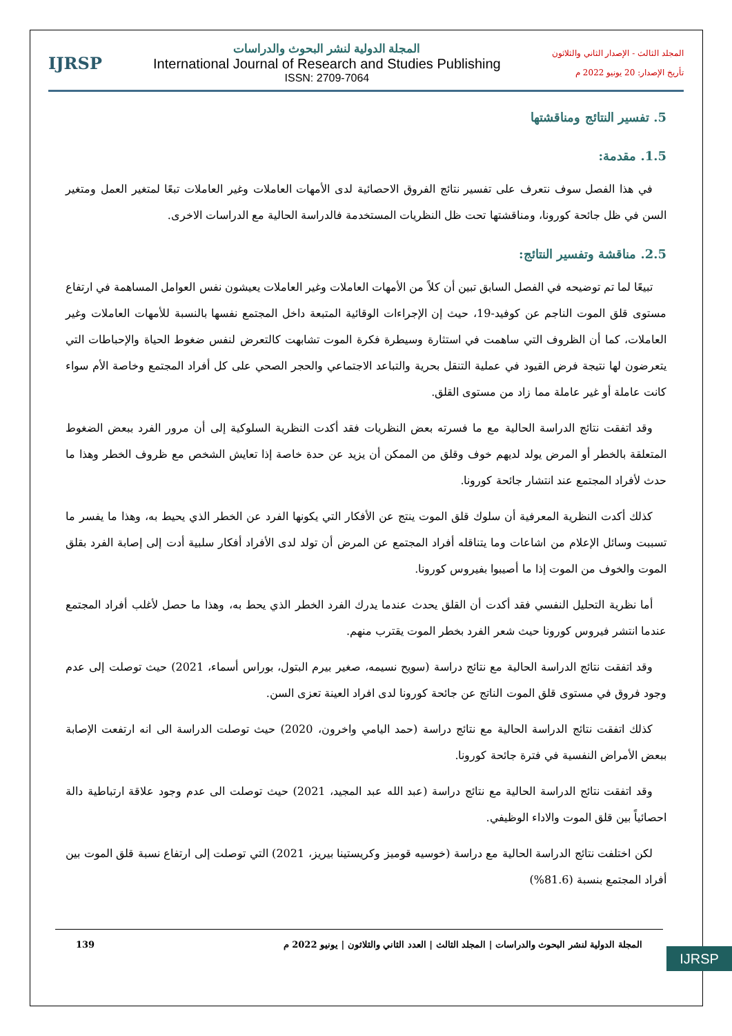المجلد الثالث - الإصدار الثاني والثلاثون
تأريخ الإصدار: 20 يونيو 2022 م
المجلة الدولية لنشر البحوث والدراسات
International Journal of Research and Studies Publishing
ISSN: 2709-7064
IJRSP
5. تفسير النتائج ومناقشتها
1.5. مقدمة:
في هذا الفصل سوف نتعرف على تفسير نتائج الفروق الاحصائية لدى الأمهات العاملات وغير العاملات تبعًا لمتغير العمل ومتغير السن في ظل جائحة كورونا، ومناقشتها تحت ظل النظريات المستخدمة فالدراسة الحالية مع الدراسات الاخرى.
2.5. مناقشة وتفسير النتائج:
تبيعًا لما تم توضيحه في الفصل السابق تبين أن كلاً من الأمهات العاملات وغير العاملات يعيشون نفس العوامل المساهمة في ارتفاع مستوى قلق الموت الناجم عن كوفيد-19، حيث إن الإجراءات الوقائية المتبعة داخل المجتمع نفسها بالنسبة للأمهات العاملات وغير العاملات، كما أن الظروف التي ساهمت في استثارة وسيطرة فكرة الموت تشابهت كالتعرض لنفس ضغوط الحياة والإحباطات التي يتعرضون لها نتيجة فرض القيود في عملية التنقل بحرية والتباعد الاجتماعي والحجر الصحي على كل أفراد المجتمع وخاصة الأم سواء كانت عاملة أو غير عاملة مما زاد من مستوى القلق.
وقد اتفقت نتائج الدراسة الحالية مع ما فسرته بعض النظريات فقد أكدت النظرية السلوكية إلى أن مرور الفرد ببعض الضغوط المتعلقة بالخطر أو المرض يولد لديهم خوف وقلق من الممكن أن يزيد عن حدة خاصة إذا تعايش الشخص مع ظروف الخطر وهذا ما حدث لأفراد المجتمع عند انتشار جائحة كورونا.
كذلك أكدت النظرية المعرفية أن سلوك قلق الموت ينتج عن الأفكار التي يكونها الفرد عن الخطر الذي يحيط به، وهذا ما يفسر ما تسببت وسائل الإعلام من اشاعات وما يتناقله أفراد المجتمع عن المرض أن تولد لدى الأفراد أفكار سلبية أدت إلى إصابة الفرد بقلق الموت والخوف من الموت إذا ما أصيبوا بفيروس كورونا.
أما نظرية التحليل النفسي فقد أكدت أن القلق يحدث عندما يدرك الفرد الخطر الذي يحط به، وهذا ما حصل لأغلب أفراد المجتمع عندما انتشر فيروس كورونا حيث شعر الفرد بخطر الموت يقترب منهم.
وقد اتفقت نتائج الدراسة الحالية مع نتائج دراسة (سويح نسيمه، صغير بيرم البتول، بوراس أسماء، 2021) حيث توصلت إلى عدم وجود فروق في مستوى قلق الموت الناتج عن جائحة كورونا لدى افراد العينة تعزى السن.
كذلك اتفقت نتائج الدراسة الحالية مع نتائج دراسة (حمد اليامي واخرون، 2020) حيث توصلت الدراسة الى انه ارتفعت الإصابة ببعض الأمراض النفسية في فترة جائحة كورونا.
وقد اتفقت نتائج الدراسة الحالية مع نتائج دراسة (عبد الله عبد المجيد، 2021) حيث توصلت الى عدم وجود علاقة ارتباطية دالة احصائياً بين قلق الموت والاداء الوظيفي.
لكن اختلفت نتائج الدراسة الحالية مع دراسة (خوسيه قوميز وكريستينا بيريز، 2021) التي توصلت إلى ارتفاع نسبة قلق الموت بين أفراد المجتمع بنسبة (81.6%)
IJRSP
المجلة الدولية لنشر البحوث والدراسات | المجلد الثالث | العدد الثاني والثلاثون | يونيو 2022 م 139